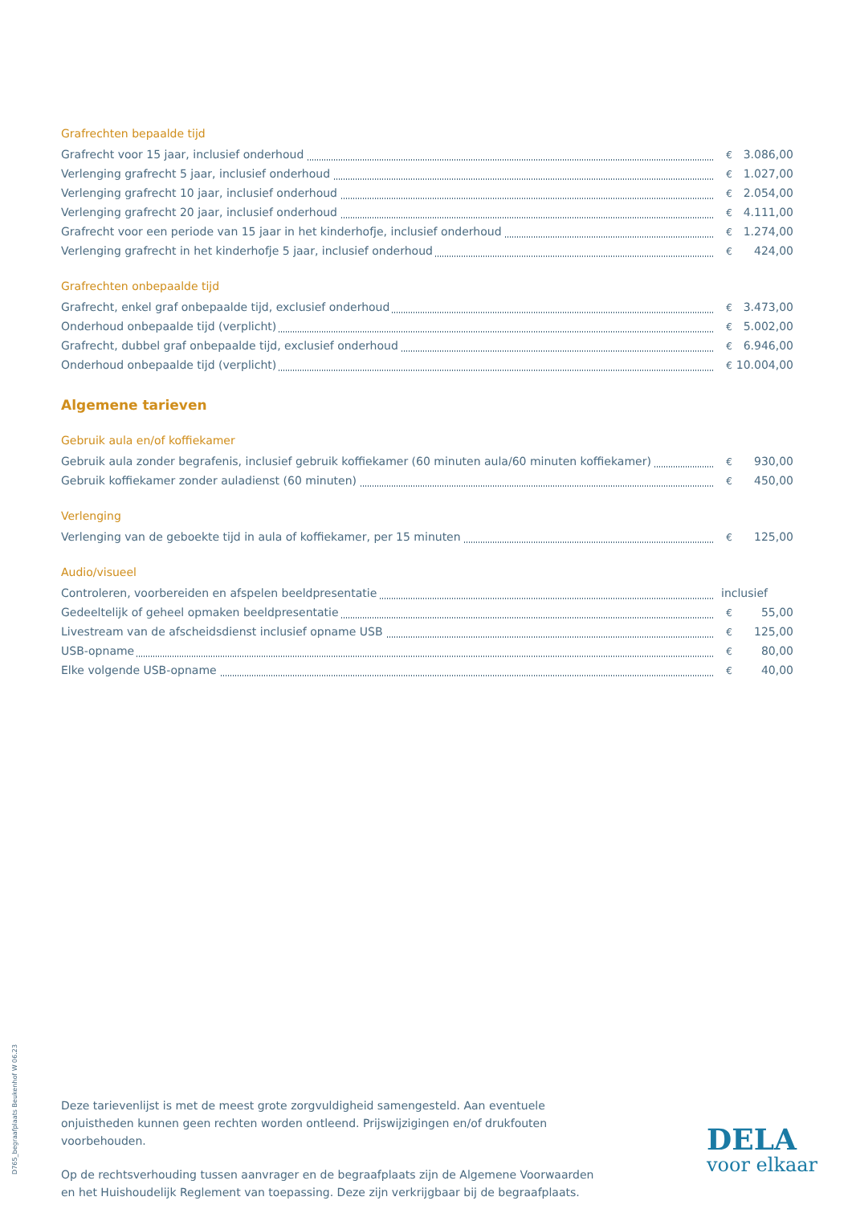Grafrechten bepaalde tijd
| Grafrecht voor 15 jaar, inclusief onderhoud | € | 3.086,00 |
| Verlenging grafrecht 5 jaar, inclusief onderhoud | € | 1.027,00 |
| Verlenging grafrecht 10 jaar, inclusief onderhoud | € | 2.054,00 |
| Verlenging grafrecht 20 jaar, inclusief onderhoud | € | 4.111,00 |
| Grafrecht voor een periode van 15 jaar in het kinderhofje, inclusief onderhoud | € | 1.274,00 |
| Verlenging grafrecht in het kinderhofje 5 jaar, inclusief onderhoud | € | 424,00 |
Grafrechten onbepaalde tijd
| Grafrecht, enkel graf onbepaalde tijd, exclusief onderhoud | € | 3.473,00 |
| Onderhoud onbepaalde tijd (verplicht) | € | 5.002,00 |
| Grafrecht, dubbel graf onbepaalde tijd, exclusief onderhoud | € | 6.946,00 |
| Onderhoud onbepaalde tijd (verplicht) | € | 10.004,00 |
Algemene tarieven
Gebruik aula en/of koffiekamer
| Gebruik aula zonder begrafenis, inclusief gebruik koffiekamer (60 minuten aula/60 minuten koffiekamer) | € | 930,00 |
| Gebruik koffiekamer zonder auladienst (60 minuten) | € | 450,00 |
Verlenging
| Verlenging van de geboekte tijd in aula of koffiekamer, per 15 minuten | € | 125,00 |
Audio/visueel
| Controleren, voorbereiden en afspelen beeldpresentatie | inclusief | |
| Gedeeltelijk of geheel opmaken beeldpresentatie | € | 55,00 |
| Livestream van de afscheidsdienst inclusief opname USB | € | 125,00 |
| USB-opname | € | 80,00 |
| Elke volgende USB-opname | € | 40,00 |
Deze tarievenlijst is met de meest grote zorgvuldigheid samengesteld. Aan eventuele onjuistheden kunnen geen rechten worden ontleend. Prijswijzigingen en/of drukfouten voorbehouden.
Op de rechtsverhouding tussen aanvrager en de begraafplaats zijn de Algemene Voorwaarden en het Huishoudelijk Reglement van toepassing. Deze zijn verkrijgbaar bij de begraafplaats.
D765_begraafplaats Beukenhof W 06.23
DELA
voor elkaar